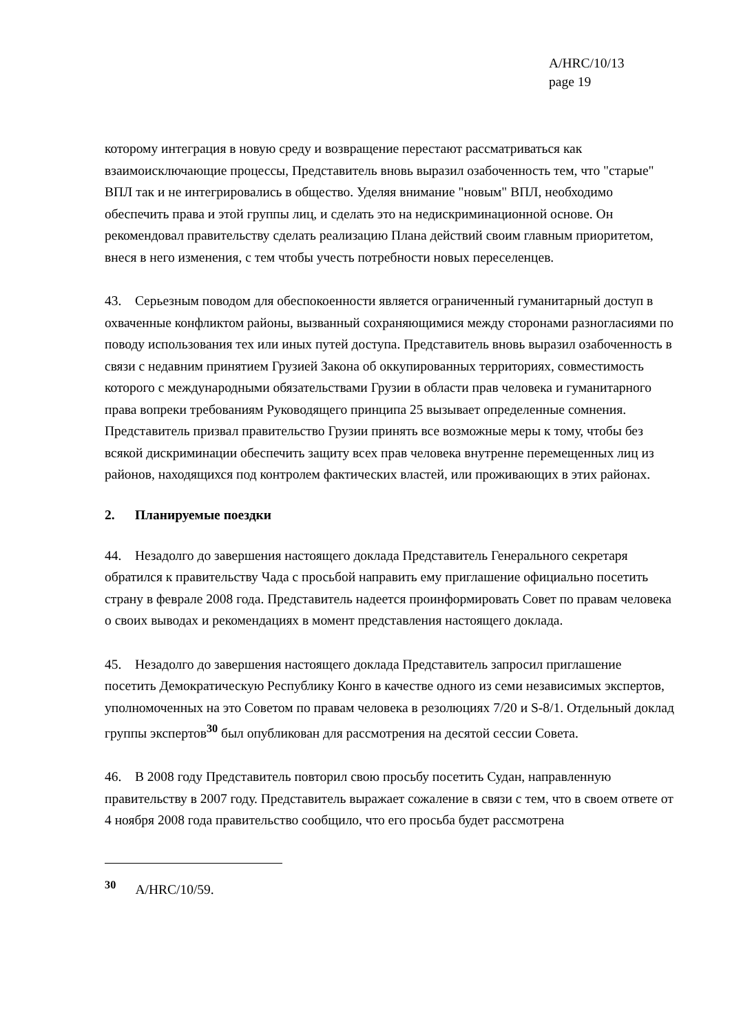A/HRC/10/13
page 19
которому интеграция в новую среду и возвращение перестают рассматриваться как взаимоисключающие процессы, Представитель вновь выразил озабоченность тем, что "старые" ВПЛ так и не интегрировались в общество. Уделяя внимание "новым" ВПЛ, необходимо обеспечить права и этой группы лиц, и сделать это на недискриминационной основе. Он рекомендовал правительству сделать реализацию Плана действий своим главным приоритетом, внеся в него изменения, с тем чтобы учесть потребности новых переселенцев.
43. Серьезным поводом для обеспокоенности является ограниченный гуманитарный доступ в охваченные конфликтом районы, вызванный сохраняющимися между сторонами разногласиями по поводу использования тех или иных путей доступа. Представитель вновь выразил озабоченность в связи с недавним принятием Грузией Закона об оккупированных территориях, совместимость которого с международными обязательствами Грузии в области прав человека и гуманитарного права вопреки требованиям Руководящего принципа 25 вызывает определенные сомнения. Представитель призвал правительство Грузии принять все возможные меры к тому, чтобы без всякой дискриминации обеспечить защиту всех прав человека внутренне перемещенных лиц из районов, находящихся под контролем фактических властей, или проживающих в этих районах.
2. Планируемые поездки
44. Незадолго до завершения настоящего доклада Представитель Генерального секретаря обратился к правительству Чада с просьбой направить ему приглашение официально посетить страну в феврале 2008 года. Представитель надеется проинформировать Совет по правам человека о своих выводах и рекомендациях в момент представления настоящего доклада.
45. Незадолго до завершения настоящего доклада Представитель запросил приглашение посетить Демократическую Республику Конго в качестве одного из семи независимых экспертов, уполномоченных на это Советом по правам человека в резолюциях 7/20 и S-8/1. Отдельный доклад группы экспертов<sup>30</sup> был опубликован для рассмотрения на десятой сессии Совета.
46. В 2008 году Представитель повторил свою просьбу посетить Судан, направленную правительству в 2007 году. Представитель выражает сожаление в связи с тем, что в своем ответе от 4 ноября 2008 года правительство сообщило, что его просьба будет рассмотрена
<sup>30</sup> A/HRC/10/59.